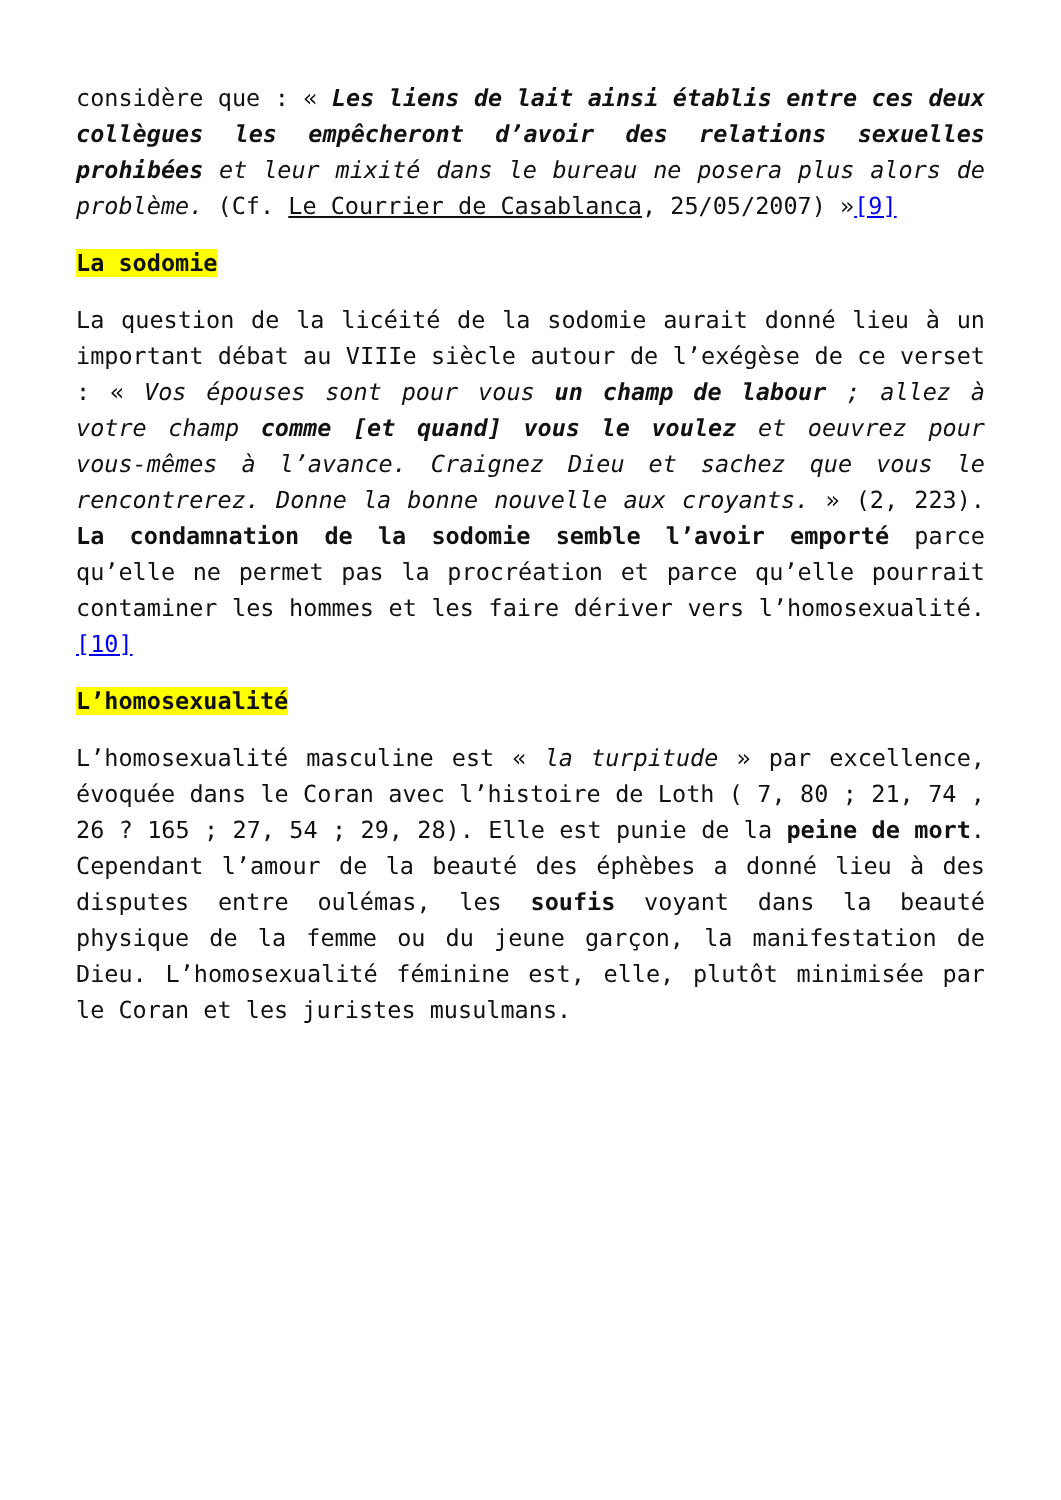considère que : « Les liens de lait ainsi établis entre ces deux collègues les empêcheront d’avoir des relations sexuelles prohibées et leur mixité dans le bureau ne posera plus alors de problème. (Cf. Le Courrier de Casablanca, 25/05/2007) »[9]
La sodomie
La question de la licéité de la sodomie aurait donné lieu à un important débat au VIIIe siècle autour de l’exégèse de ce verset : « Vos épouses sont pour vous un champ de labour ; allez à votre champ comme [et quand] vous le voulez et oeuvrez pour vous-mêmes à l’avance. Craignez Dieu et sachez que vous le rencontrerez. Donne la bonne nouvelle aux croyants. » (2, 223). La condamnation de la sodomie semble l’avoir emporté parce qu’elle ne permet pas la procréation et parce qu’elle pourrait contaminer les hommes et les faire dériver vers l’homosexualité.[10]
L’homosexualité
L’homosexualité masculine est « la turpitude » par excellence, évoquée dans le Coran avec l’histoire de Loth ( 7, 80 ; 21, 74 , 26 ? 165 ; 27, 54 ; 29, 28). Elle est punie de la peine de mort. Cependant l’amour de la beauté des éphèbes a donné lieu à des disputes entre oulémas, les soufis voyant dans la beauté physique de la femme ou du jeune garçon, la manifestation de Dieu. L’homosexualité féminine est, elle, plutôt minimisée par le Coran et les juristes musulmans.